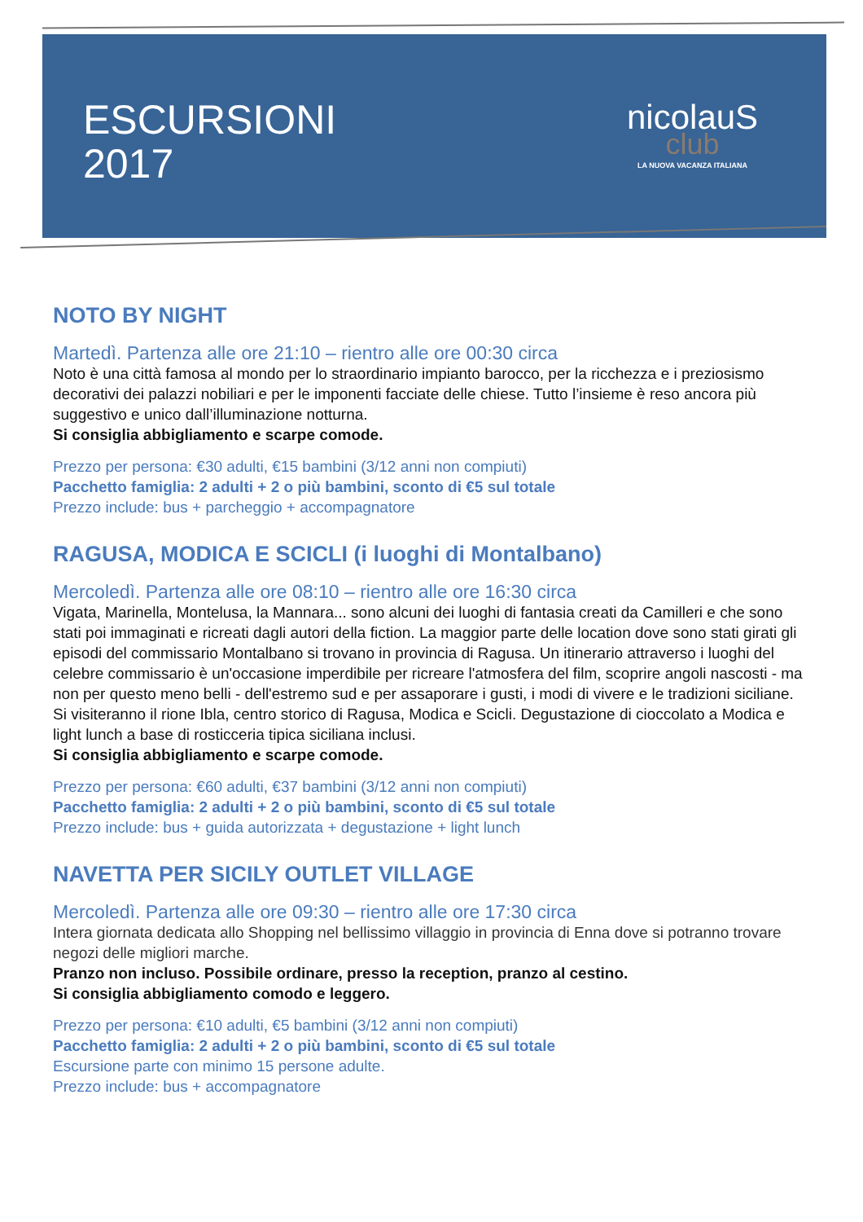ESCURSIONI
2017
nicolauS
club
LA NUOVA VACANZA ITALIANA
NOTO BY NIGHT
Martedì. Partenza alle ore 21:10 – rientro alle ore 00:30 circa
Noto è una città famosa al mondo per lo straordinario impianto barocco, per la ricchezza e i preziosismo decorativi dei palazzi nobiliari e per le imponenti facciate delle chiese. Tutto l’insieme è reso ancora più suggestivo e unico dall’illuminazione notturna.
Si consiglia abbigliamento e scarpe comode.
Prezzo per persona: €30 adulti, €15 bambini (3/12 anni non compiuti)
Pacchetto famiglia: 2 adulti + 2 o più bambini, sconto di €5 sul totale
Prezzo include: bus + parcheggio + accompagnatore
RAGUSA, MODICA E SCICLI (i luoghi di Montalbano)
Mercoledì. Partenza alle ore 08:10 – rientro alle ore 16:30 circa
Vigata, Marinella, Montelusa, la Mannara... sono alcuni dei luoghi di fantasia creati da Camilleri e che sono stati poi immaginati e ricreati dagli autori della fiction. La maggior parte delle location dove sono stati girati gli episodi del commissario Montalbano si trovano in provincia di Ragusa. Un itinerario attraverso i luoghi del celebre commissario è un'occasione imperdibile per ricreare l'atmosfera del film, scoprire angoli nascosti - ma non per questo meno belli - dell'estremo sud e per assaporare i gusti, i modi di vivere e le tradizioni siciliane. Si visiteranno il rione Ibla, centro storico di Ragusa, Modica e Scicli. Degustazione di cioccolato a Modica e light lunch a base di rosticceria tipica siciliana inclusi.
Si consiglia abbigliamento e scarpe comode.
Prezzo per persona: €60 adulti, €37 bambini (3/12 anni non compiuti)
Pacchetto famiglia: 2 adulti + 2 o più bambini, sconto di €5 sul totale
Prezzo include: bus + guida autorizzata + degustazione + light lunch
NAVETTA PER SICILY OUTLET VILLAGE
Mercoledì. Partenza alle ore 09:30 – rientro alle ore 17:30 circa
Intera giornata dedicata allo Shopping nel bellissimo villaggio in provincia di Enna dove si potranno trovare negozi delle migliori marche.
Pranzo non incluso. Possibile ordinare, presso la reception, pranzo al cestino.
Si consiglia abbigliamento comodo e leggero.
Prezzo per persona: €10 adulti, €5 bambini (3/12 anni non compiuti)
Pacchetto famiglia: 2 adulti + 2 o più bambini, sconto di €5 sul totale
Escursione parte con minimo 15 persone adulte.
Prezzo include: bus + accompagnatore